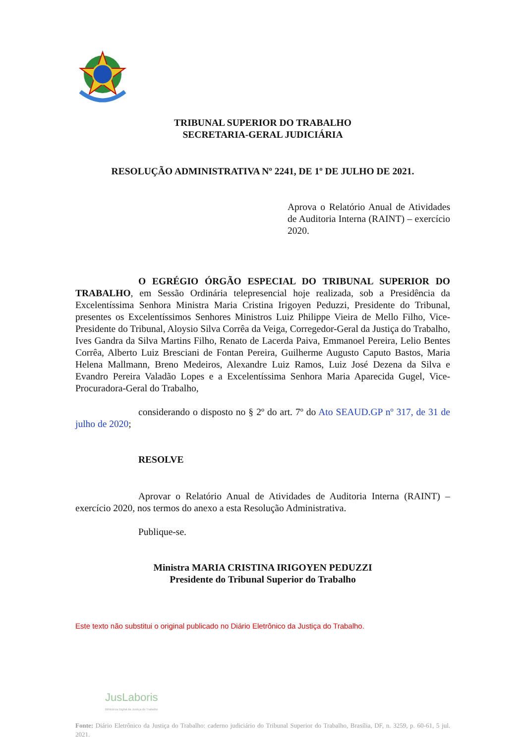TRIBUNAL SUPERIOR DO TRABALHO
SECRETARIA-GERAL JUDICIÁRIA
RESOLUÇÃO ADMINISTRATIVA Nº 2241, DE 1º DE JULHO DE 2021.
Aprova o Relatório Anual de Atividades de Auditoria Interna (RAINT) – exercício 2020.
O EGRÉGIO ÓRGÃO ESPECIAL DO TRIBUNAL SUPERIOR DO TRABALHO, em Sessão Ordinária telepresencial hoje realizada, sob a Presidência da Excelentíssima Senhora Ministra Maria Cristina Irigoyen Peduzzi, Presidente do Tribunal, presentes os Excelentíssimos Senhores Ministros Luiz Philippe Vieira de Mello Filho, Vice-Presidente do Tribunal, Aloysio Silva Corrêa da Veiga, Corregedor-Geral da Justiça do Trabalho, Ives Gandra da Silva Martins Filho, Renato de Lacerda Paiva, Emmanoel Pereira, Lelio Bentes Corrêa, Alberto Luiz Bresciani de Fontan Pereira, Guilherme Augusto Caputo Bastos, Maria Helena Mallmann, Breno Medeiros, Alexandre Luiz Ramos, Luiz José Dezena da Silva e Evandro Pereira Valadão Lopes e a Excelentíssima Senhora Maria Aparecida Gugel, Vice-Procuradora-Geral do Trabalho,
considerando o disposto no § 2º do art. 7º do Ato SEAUD.GP nº 317, de 31 de julho de 2020;
RESOLVE
Aprovar o Relatório Anual de Atividades de Auditoria Interna (RAINT) – exercício 2020, nos termos do anexo a esta Resolução Administrativa.
Publique-se.
Ministra MARIA CRISTINA IRIGOYEN PEDUZZI
Presidente do Tribunal Superior do Trabalho
Este texto não substitui o original publicado no Diário Eletrônico da Justiça do Trabalho.
JusLaboris
Biblioteca Digital da Justiça do Trabalho
Fonte: Diário Eletrônico da Justiça do Trabalho: caderno judiciário do Tribunal Superior do Trabalho, Brasília, DF, n. 3259, p. 60-61, 5 jul. 2021.